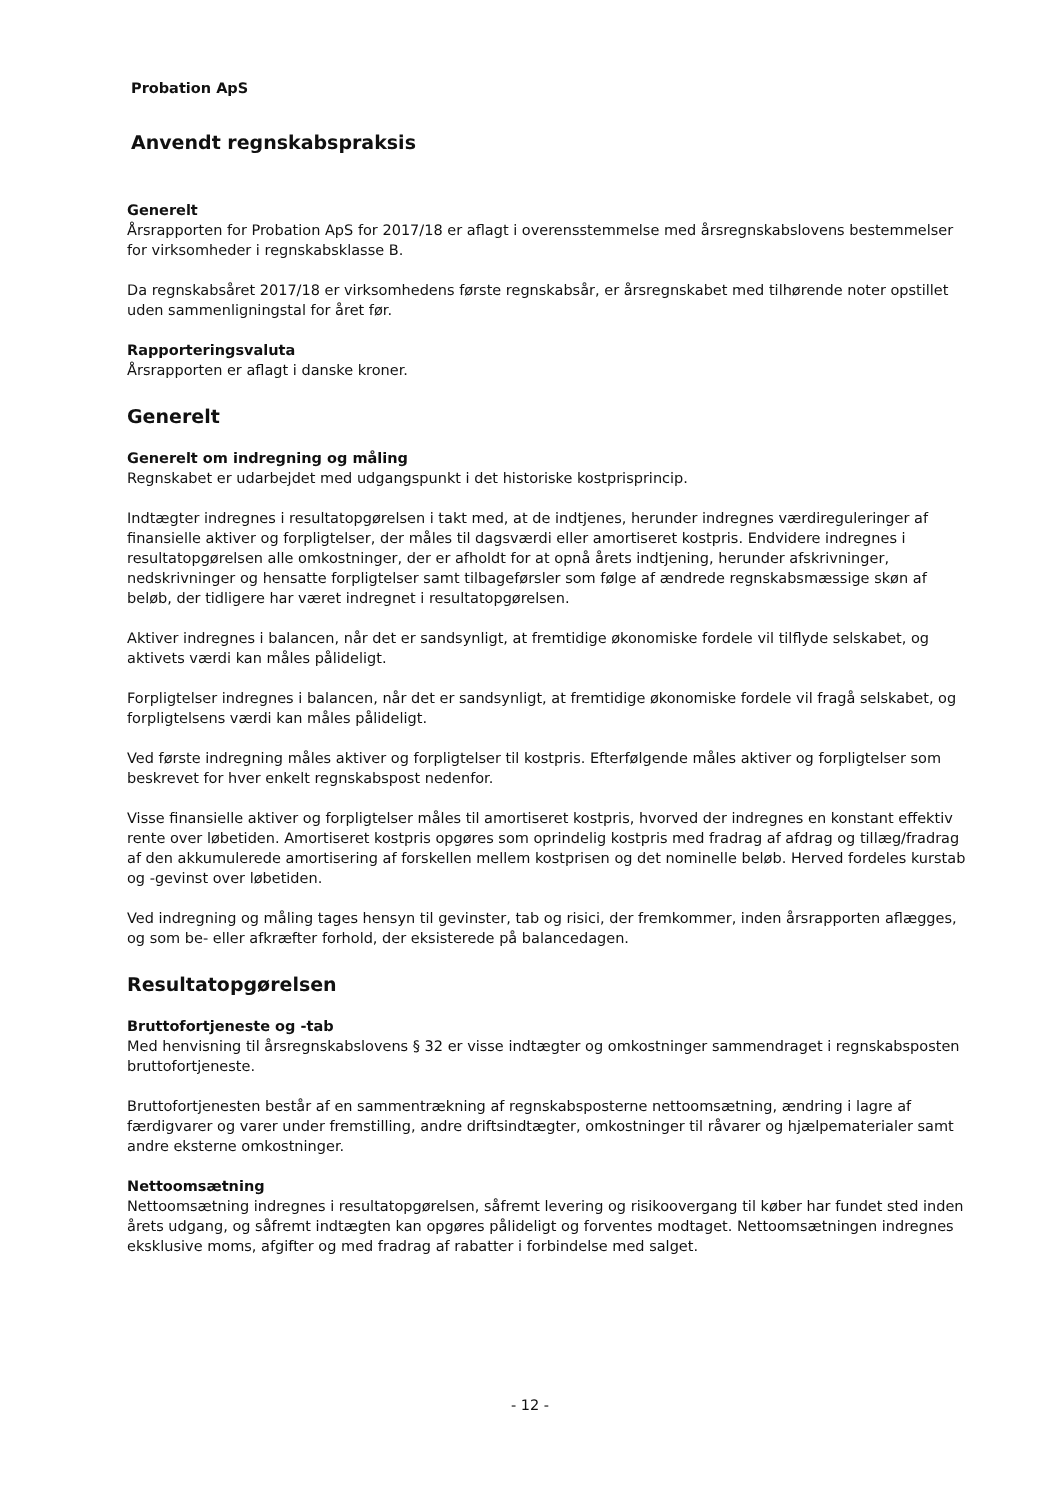Probation ApS
Anvendt regnskabspraksis
Generelt
Årsrapporten for Probation ApS for 2017/18 er aflagt i overensstemmelse med årsregnskabslovens bestemmelser for virksomheder i regnskabsklasse B.
Da regnskabsåret 2017/18 er virksomhedens første regnskabsår, er årsregnskabet med tilhørende noter opstillet uden sammenligningstal for året før.
Rapporteringsvaluta
Årsrapporten er aflagt i danske kroner.
Generelt
Generelt om indregning og måling
Regnskabet er udarbejdet med udgangspunkt i det historiske kostprisprincip.
Indtægter indregnes i resultatopgørelsen i takt med, at de indtjenes, herunder indregnes værdireguleringer af finansielle aktiver og forpligtelser, der måles til dagsværdi eller amortiseret kostpris. Endvidere indregnes i resultatopgørelsen alle omkostninger, der er afholdt for at opnå årets indtjening, herunder afskrivninger, nedskrivninger og hensatte forpligtelser samt tilbageførsler som følge af ændrede regnskabsmæssige skøn af beløb, der tidligere har været indregnet i resultatopgørelsen.
Aktiver indregnes i balancen, når det er sandsynligt, at fremtidige økonomiske fordele vil tilflyde selskabet, og aktivets værdi kan måles pålideligt.
Forpligtelser indregnes i balancen, når det er sandsynligt, at fremtidige økonomiske fordele vil fragå selskabet, og forpligtelsens værdi kan måles pålideligt.
Ved første indregning måles aktiver og forpligtelser til kostpris. Efterfølgende måles aktiver og forpligtelser som beskrevet for hver enkelt regnskabspost nedenfor.
Visse finansielle aktiver og forpligtelser måles til amortiseret kostpris, hvorved der indregnes en konstant effektiv rente over løbetiden. Amortiseret kostpris opgøres som oprindelig kostpris med fradrag af afdrag og tillæg/fradrag af den akkumulerede amortisering af forskellen mellem kostprisen og det nominelle beløb. Herved fordeles kurstab og -gevinst over løbetiden.
Ved indregning og måling tages hensyn til gevinster, tab og risici, der fremkommer, inden årsrapporten aflægges, og som be- eller afkræfter forhold, der eksisterede på balancedagen.
Resultatopgørelsen
Bruttofortjeneste og -tab
Med henvisning til årsregnskabslovens § 32 er visse indtægter og omkostninger sammendraget i regnskabsposten bruttofortjeneste.
Bruttofortjenesten består af en sammentrækning af regnskabsposterne nettoomsætning, ændring i lagre af færdigvarer og varer under fremstilling, andre driftsindtægter, omkostninger til råvarer og hjælpematerialer samt andre eksterne omkostninger.
Nettoomsætning
Nettoomsætning indregnes i resultatopgørelsen, såfremt levering og risikoovergang til køber har fundet sted inden årets udgang, og såfremt indtægten kan opgøres pålideligt og forventes modtaget. Nettoomsætningen indregnes eksklusive moms, afgifter og med fradrag af rabatter i forbindelse med salget.
- 12 -